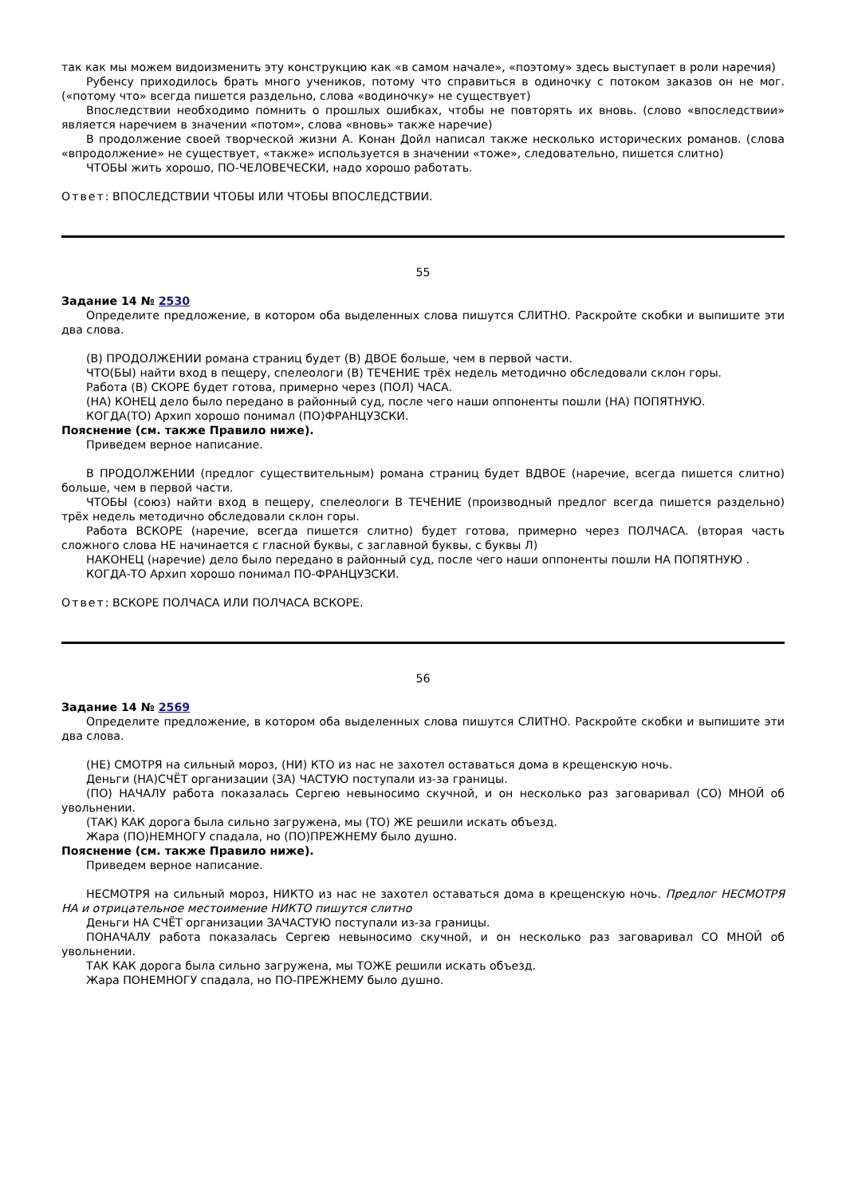так как мы можем видоизменить эту конструкцию как «в самом начале», «поэтому» здесь выступает в роли наречия)
Рубенсу приходилось брать много учеников, потому что справиться в одиночку с потоком заказов он не мог. («потому что» всегда пишется раздельно, слова «водиночку» не существует)
Впоследствии необходимо помнить о прошлых ошибках, чтобы не повторять их вновь. (слово «впоследствии» является наречием в значении «потом», слова «вновь» также наречие)
В продолжение своей творческой жизни А. Конан Дойл написал также несколько исторических романов. (слова «впродолжение» не существует, «также» используется в значении «тоже», следовательно, пишется слитно)
ЧТОБЫ жить хорошо, ПО-ЧЕЛОВЕЧЕСКИ, надо хорошо работать.
Ответ: ВПОСЛЕДСТВИИ ЧТОБЫ ИЛИ ЧТОБЫ ВПОСЛЕДСТВИИ.
55
Задание 14 № 2530
Определите предложение, в котором оба выделенных слова пишутся СЛИТНО. Раскройте скобки и выпишите эти два слова.
(В) ПРОДОЛЖЕНИИ романа страниц будет (В) ДВОЕ больше, чем в первой части.
ЧТО(БЫ) найти вход в пещеру, спелеологи (В) ТЕЧЕНИЕ трёх недель методично обследовали склон горы.
Работа (В) СКОРЕ будет готова, примерно через (ПОЛ) ЧАСА.
(НА) КОНЕЦ дело было передано в районный суд, после чего наши оппоненты пошли (НА) ПОПЯТНУЮ.
КОГДА(ТО) Архип хорошо понимал (ПО)ФРАНЦУЗСКИ.
Пояснение (см. также Правило ниже).
Приведем верное написание.
В ПРОДОЛЖЕНИИ (предлог существительным) романа страниц будет ВДВОЕ (наречие, всегда пишется слитно) больше, чем в первой части.
ЧТОБЫ (союз) найти вход в пещеру, спелеологи В ТЕЧЕНИЕ (производный предлог всегда пишется раздельно) трёх недель методично обследовали склон горы.
Работа ВСКОРЕ (наречие, всегда пишется слитно) будет готова, примерно через ПОЛЧАСА. (вторая часть сложного слова НЕ начинается с гласной буквы, с заглавной буквы, с буквы Л)
НАКОНЕЦ (наречие) дело было передано в районный суд, после чего наши оппоненты пошли НА ПОПЯТНУЮ .
КОГДА-ТО Архип хорошо понимал ПО-ФРАНЦУЗСКИ.
Ответ: ВСКОРЕ ПОЛЧАСА ИЛИ ПОЛЧАСА ВСКОРЕ.
56
Задание 14 № 2569
Определите предложение, в котором оба выделенных слова пишутся СЛИТНО. Раскройте скобки и выпишите эти два слова.
(НЕ) СМОТРЯ на сильный мороз, (НИ) КТО из нас не захотел оставаться дома в крещенскую ночь.
Деньги (НА)СЧЁТ организации (ЗА) ЧАСТУЮ поступали из-за границы.
(ПО) НАЧАЛУ работа показалась Сергею невыносимо скучной, и он несколько раз заговаривал (СО) МНОЙ об увольнении.
(ТАК) КАК дорога была сильно загружена, мы (ТО) ЖЕ решили искать объезд.
Жара (ПО)НЕМНОГУ спадала, но (ПО)ПРЕЖНЕМУ было душно.
Пояснение (см. также Правило ниже).
Приведем верное написание.
НЕСМОТРЯ на сильный мороз, НИКТО из нас не захотел оставаться дома в крещенскую ночь. Предлог НЕСМОТРЯ НА и отрицательное местоимение НИКТО пишутся слитно
Деньги НА СЧЁТ организации ЗАЧАСТУЮ поступали из-за границы.
ПОНАЧАЛУ работа показалась Сергею невыносимо скучной, и он несколько раз заговаривал СО МНОЙ об увольнении.
ТАК КАК дорога была сильно загружена, мы ТОЖЕ решили искать объезд.
Жара ПОНЕМНОГУ спадала, но ПО-ПРЕЖНЕМУ было душно.